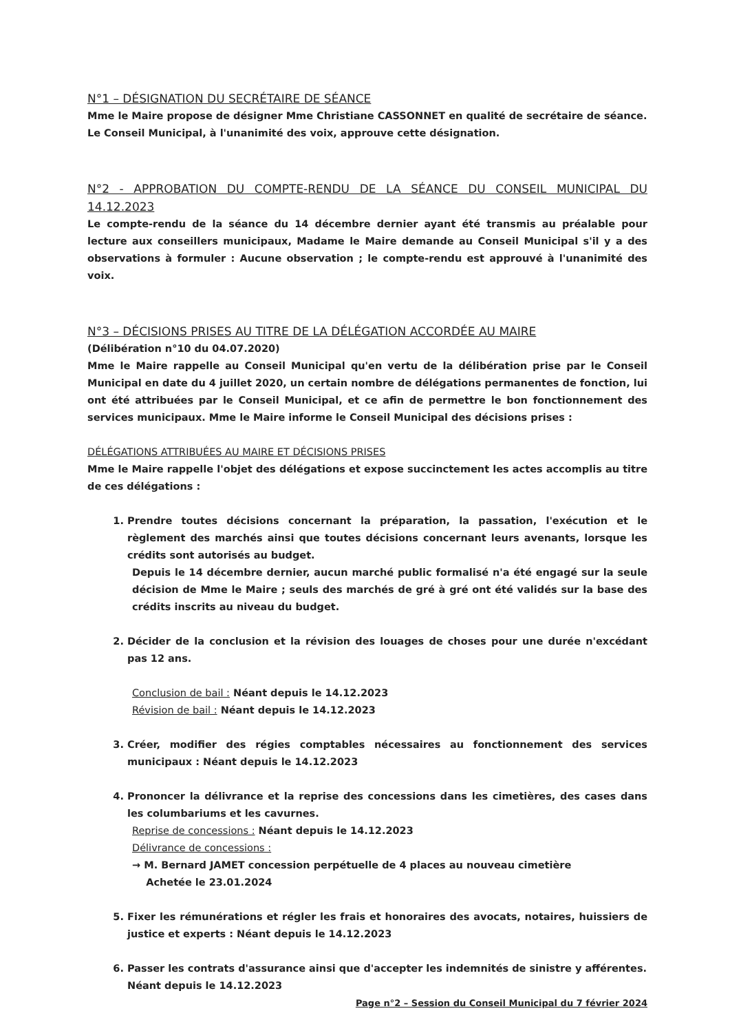N°1 – DÉSIGNATION DU SECRÉTAIRE DE SÉANCE
Mme le Maire propose de désigner Mme Christiane CASSONNET en qualité de secrétaire de séance.
Le Conseil Municipal, à l'unanimité des voix, approuve cette désignation.
N°2 - APPROBATION DU COMPTE-RENDU DE LA SÉANCE DU CONSEIL MUNICIPAL DU 14.12.2023
Le compte-rendu de la séance du 14 décembre dernier ayant été transmis au préalable pour lecture aux conseillers municipaux, Madame le Maire demande au Conseil Municipal s'il y a des observations à formuler : Aucune observation ; le compte-rendu est approuvé à l'unanimité des voix.
N°3 – DÉCISIONS PRISES AU TITRE DE LA DÉLÉGATION ACCORDÉE AU MAIRE
(Délibération n°10 du 04.07.2020)
Mme le Maire rappelle au Conseil Municipal qu'en vertu de la délibération prise par le Conseil Municipal en date du 4 juillet 2020, un certain nombre de délégations permanentes de fonction, lui ont été attribuées par le Conseil Municipal, et ce afin de permettre le bon fonctionnement des services municipaux. Mme le Maire informe le Conseil Municipal des décisions prises :
DÉLÉGATIONS ATTRIBUÉES AU MAIRE ET DÉCISIONS PRISES
Mme le Maire rappelle l'objet des délégations et expose succinctement les actes accomplis au titre de ces délégations :
1. Prendre toutes décisions concernant la préparation, la passation, l'exécution et le règlement des marchés ainsi que toutes décisions concernant leurs avenants, lorsque les crédits sont autorisés au budget.
Depuis le 14 décembre dernier, aucun marché public formalisé n'a été engagé sur la seule décision de Mme le Maire ; seuls des marchés de gré à gré ont été validés sur la base des crédits inscrits au niveau du budget.
2. Décider de la conclusion et la révision des louages de choses pour une durée n'excédant pas 12 ans.
Conclusion de bail : Néant depuis le 14.12.2023
Révision de bail : Néant depuis le 14.12.2023
3. Créer, modifier des régies comptables nécessaires au fonctionnement des services municipaux : Néant depuis le 14.12.2023
4. Prononcer la délivrance et la reprise des concessions dans les cimetières, des cases dans les columbariums et les cavurnes.
Reprise de concessions : Néant depuis le 14.12.2023
Délivrance de concessions :
→ M. Bernard JAMET concession perpétuelle de 4 places au nouveau cimetière
Achetée le 23.01.2024
5. Fixer les rémunérations et régler les frais et honoraires des avocats, notaires, huissiers de justice et experts : Néant depuis le 14.12.2023
6. Passer les contrats d'assurance ainsi que d'accepter les indemnités de sinistre y afférentes.
Néant depuis le 14.12.2023
Page n°2 – Session du Conseil Municipal du 7 février 2024